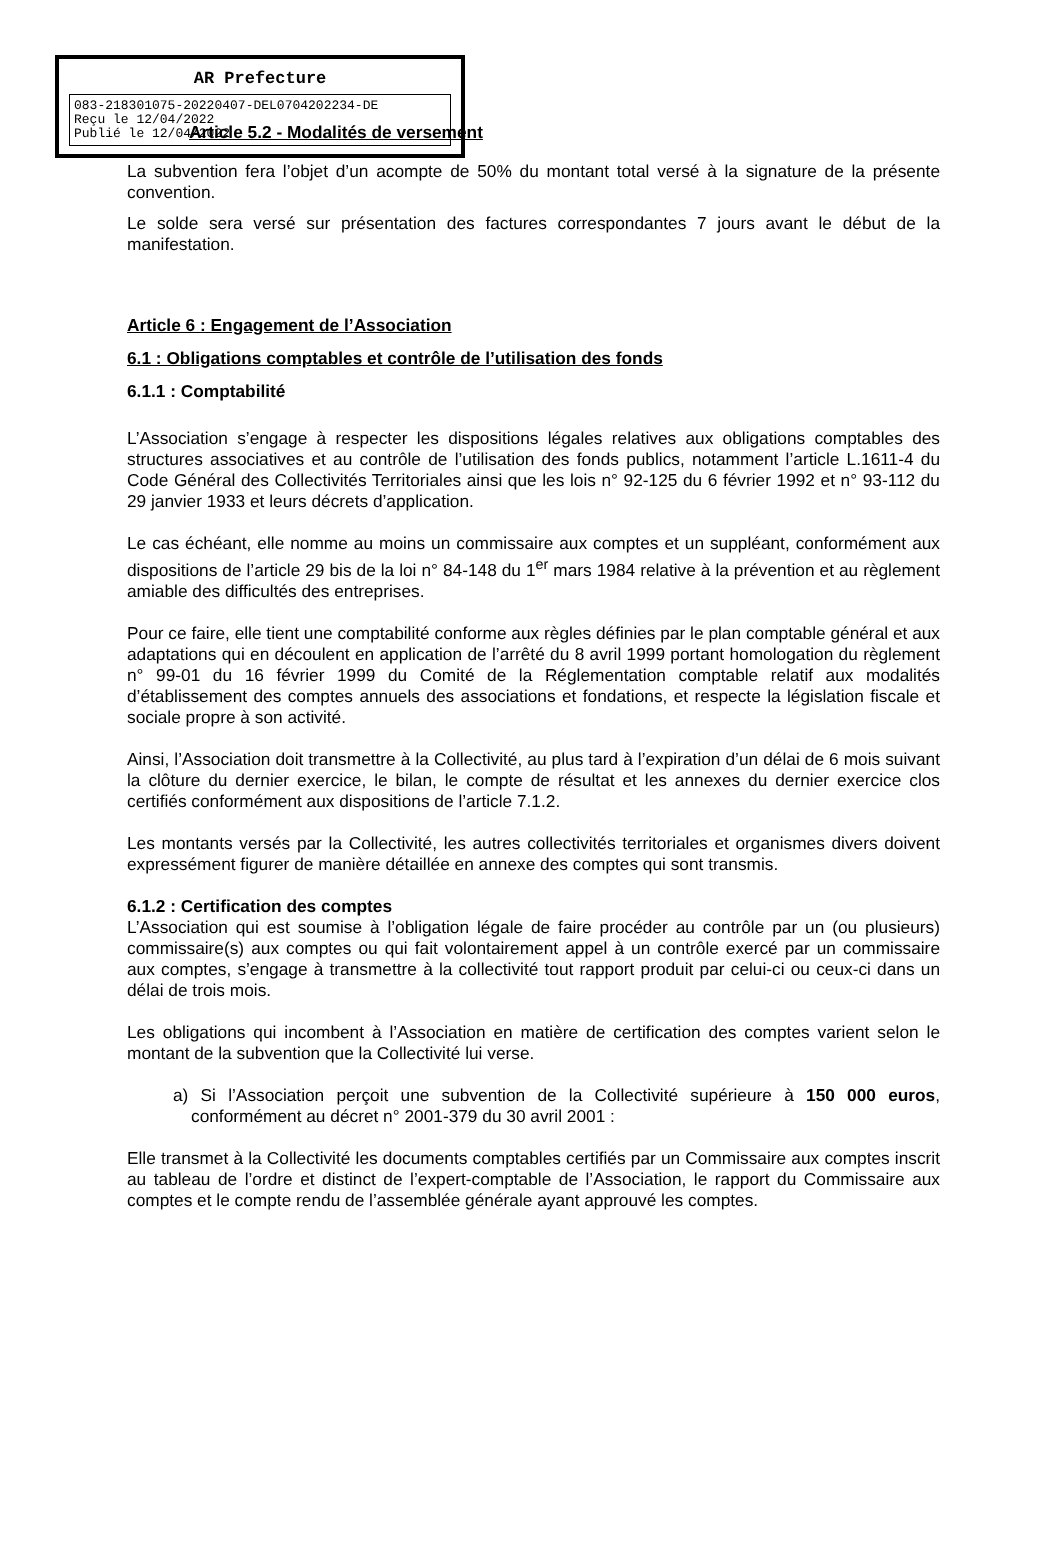AR Prefecture
083-218301075-20220407-DEL0704202234-DE
Reçu le 12/04/2022
Publié le 12/04/2022
Article 5.2 - Modalités de versement
La subvention fera l’objet d’un acompte de 50% du montant total versé à la signature de la présente convention.
Le solde sera versé sur présentation des factures correspondantes 7 jours avant le début de la manifestation.
Article 6 : Engagement de l’Association
6.1 : Obligations comptables et contrôle de l’utilisation des fonds
6.1.1 : Comptabilité
L’Association s’engage à respecter les dispositions légales relatives aux obligations comptables des structures associatives et au contrôle de l’utilisation des fonds publics, notamment l’article L.1611-4 du Code Général des Collectivités Territoriales ainsi que les lois n° 92-125 du 6 février 1992 et n° 93-112 du 29 janvier 1933 et leurs décrets d’application.
Le cas échéant, elle nomme au moins un commissaire aux comptes et un suppléant, conformément aux dispositions de l’article 29 bis de la loi n° 84-148 du 1<sup>er</sup> mars 1984 relative à la prévention et au règlement amiable des difficultés des entreprises.
Pour ce faire, elle tient une comptabilité conforme aux règles définies par le plan comptable général et aux adaptations qui en découlent en application de l’arrêté du 8 avril 1999 portant homologation du règlement n° 99-01 du 16 février 1999 du Comité de la Réglementation comptable relatif aux modalités d’établissement des comptes annuels des associations et fondations, et respecte la législation fiscale et sociale propre à son activité.
Ainsi, l’Association doit transmettre à la Collectivité, au plus tard à l’expiration d’un délai de 6 mois suivant la clôture du dernier exercice, le bilan, le compte de résultat et les annexes du dernier exercice clos certifiés conformément aux dispositions de l’article 7.1.2.
Les montants versés par la Collectivité, les autres collectivités territoriales et organismes divers doivent expressément figurer de manière détaillée en annexe des comptes qui sont transmis.
6.1.2 : Certification des comptes
L’Association qui est soumise à l’obligation légale de faire procéder au contrôle par un (ou plusieurs) commissaire(s) aux comptes ou qui fait volontairement appel à un contrôle exercé par un commissaire aux comptes, s’engage à transmettre à la collectivité tout rapport produit par celui-ci ou ceux-ci dans un délai de trois mois.
Les obligations qui incombent à l’Association en matière de certification des comptes varient selon le montant de la subvention que la Collectivité lui verse.
a) Si l’Association perçoit une subvention de la Collectivité supérieure à 150 000 euros, conformément au décret n° 2001-379 du 30 avril 2001 :
Elle transmet à la Collectivité les documents comptables certifiés par un Commissaire aux comptes inscrit au tableau de l’ordre et distinct de l’expert-comptable de l’Association, le rapport du Commissaire aux comptes et le compte rendu de l’assemblée générale ayant approuvé les comptes.